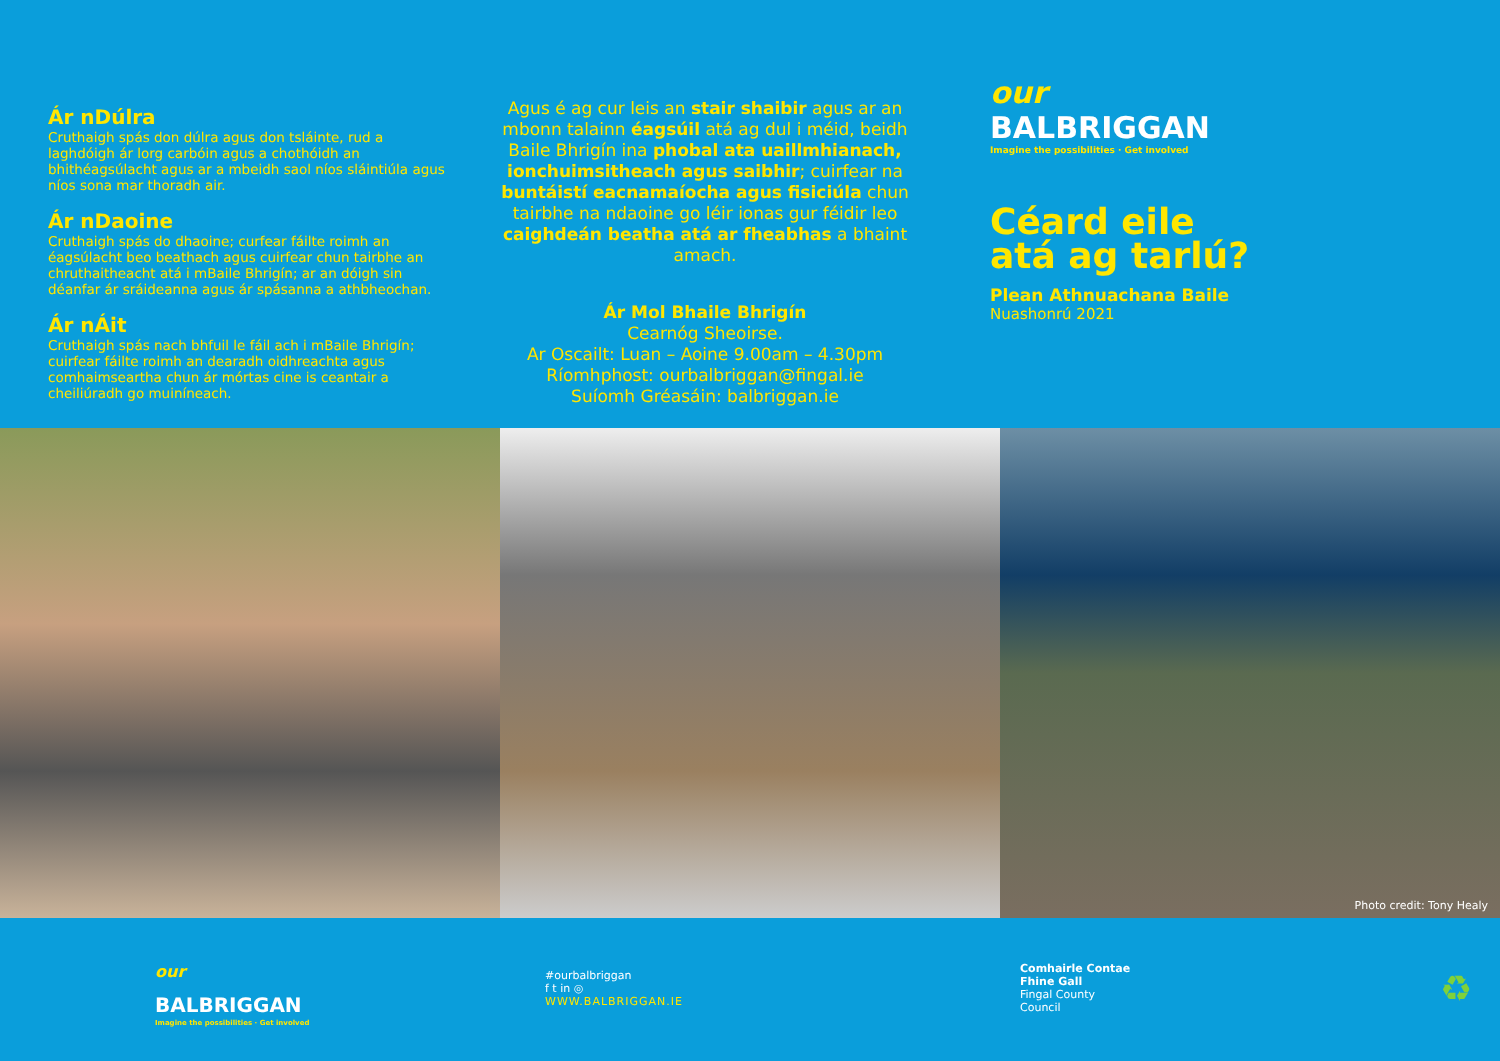Ár nDúlra
Cruthaigh spás don dúlra agus don tsláinte, rud a laghdóigh ár lorg carbóin agus a chothóidh an bhithéagsúlacht agus ar a mbeidh saol níos sláintiúla agus níos sona mar thoradh air.
Ár nDaoine
Cruthaigh spás do dhaoine; curfear fáilte roimh an éagsúlacht beo beathach agus cuirfear chun tairbhe an chruthaitheacht atá i mBaile Bhrigín; ar an dóigh sin déanfar ár sráideanna agus ár spásanna a athbheochan.
Ár nÁit
Cruthaigh spás nach bhfuil le fáil ach i mBaile Bhrigín; cuirfear fáilte roimh an dearadh oidhreachta agus comhaimseartha chun ár mórtas cine is ceantair a cheiliúradh go muiníneach.
Agus é ag cur leis an stair shaibir agus ar an mbonn talainn éagsúil atá ag dul i méid, beidh Baile Bhrigín ina phobal ata uaillmhianach, ionchuimsitheach agus saibhir; cuirfear na buntáistí eacnamaíocha agus fisiciúla chun tairbhe na ndaoine go léir ionas gur féidir leo caighdeán beatha atá ar fheabhas a bhaint amach.
Ár Mol Bhaile Bhrigín
Cearnóg Sheoirse.
Ar Oscailt: Luan – Aoine 9.00am – 4.30pm
Ríomhphost: ourbalbriggan@fingal.ie
Suíomh Gréasáin: balbriggan.ie
our
BALBRIGGAN
Imagine the possibilities · Get involved
Céard eile
atá ag tarlú?
Plean Athnuachana Baile
Nuashonrú 2021
Photo credit: Tony Healy
our
BALBRIGGAN
Imagine the possibilities · Get involved
#ourbalbriggan
f t in ◎
WWW.BALBRIGGAN.IE
Comhairle Contae
Fhine Gall
Fingal County
Council
♻